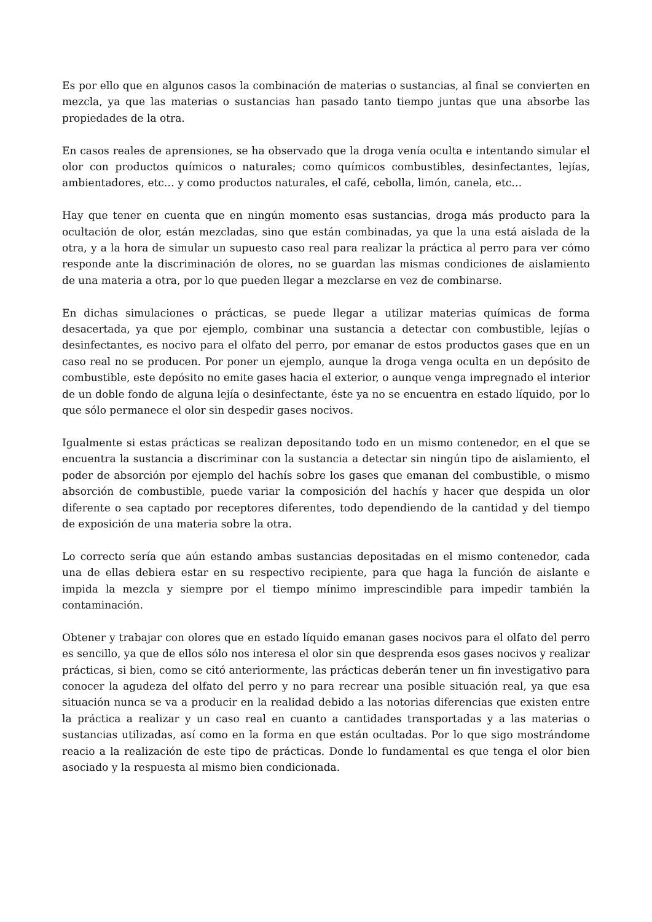Es por ello que en algunos casos la combinación de materias o sustancias, al final se convierten en mezcla, ya que las materias o sustancias han pasado tanto tiempo juntas que una absorbe las propiedades de la otra.
En casos reales de aprensiones, se ha observado que la droga venía oculta e intentando simular el olor con productos químicos o naturales; como químicos combustibles, desinfectantes, lejías, ambientadores, etc… y como productos naturales, el café, cebolla, limón, canela, etc…
Hay que tener en cuenta que en ningún momento esas sustancias, droga más producto para la ocultación de olor, están mezcladas, sino que están combinadas, ya que la una está aislada de la otra, y a la hora de simular un supuesto caso real para realizar la práctica al perro para ver cómo responde ante la discriminación de olores, no se guardan las mismas condiciones de aislamiento de una materia a otra, por lo que pueden llegar a mezclarse en vez de combinarse.
En dichas simulaciones o prácticas, se puede llegar a utilizar materias químicas de forma desacertada, ya que por ejemplo, combinar una sustancia a detectar con combustible, lejías o desinfectantes, es nocivo para el olfato del perro, por emanar de estos productos gases que en un caso real no se producen. Por poner un ejemplo, aunque la droga venga oculta en un depósito de combustible, este depósito no emite gases hacia el exterior, o aunque venga impregnado el interior de un doble fondo de alguna lejía o desinfectante, éste ya no se encuentra en estado líquido, por lo que sólo permanece el olor sin despedir gases nocivos.
Igualmente si estas prácticas se realizan depositando todo en un mismo contenedor, en el que se encuentra la sustancia a discriminar con la sustancia a detectar sin ningún tipo de aislamiento, el poder de absorción por ejemplo del hachís sobre los gases que emanan del combustible, o mismo absorción de combustible, puede variar la composición del hachís y hacer que despida un olor diferente o sea captado por receptores diferentes, todo dependiendo de la cantidad y del tiempo de exposición de una materia sobre la otra.
Lo correcto sería que aún estando ambas sustancias depositadas en el mismo contenedor, cada una de ellas debiera estar en su respectivo recipiente, para que haga la función de aislante e impida la mezcla y siempre por el tiempo mínimo imprescindible para impedir también la contaminación.
Obtener y trabajar con olores que en estado líquido emanan gases nocivos para el olfato del perro es sencillo, ya que de ellos sólo nos interesa el olor sin que desprenda esos gases nocivos y realizar prácticas, si bien, como se citó anteriormente, las prácticas deberán tener un fin investigativo para conocer la agudeza del olfato del perro y no para recrear una posible situación real, ya que esa situación nunca se va a producir en la realidad debido a las notorias diferencias que existen entre la práctica a realizar y un caso real en cuanto a cantidades transportadas y a las materias o sustancias utilizadas, así como en la forma en que están ocultadas. Por lo que sigo mostrándome reacio a la realización de este tipo de prácticas. Donde lo fundamental es que tenga el olor bien asociado y la respuesta al mismo bien condicionada.